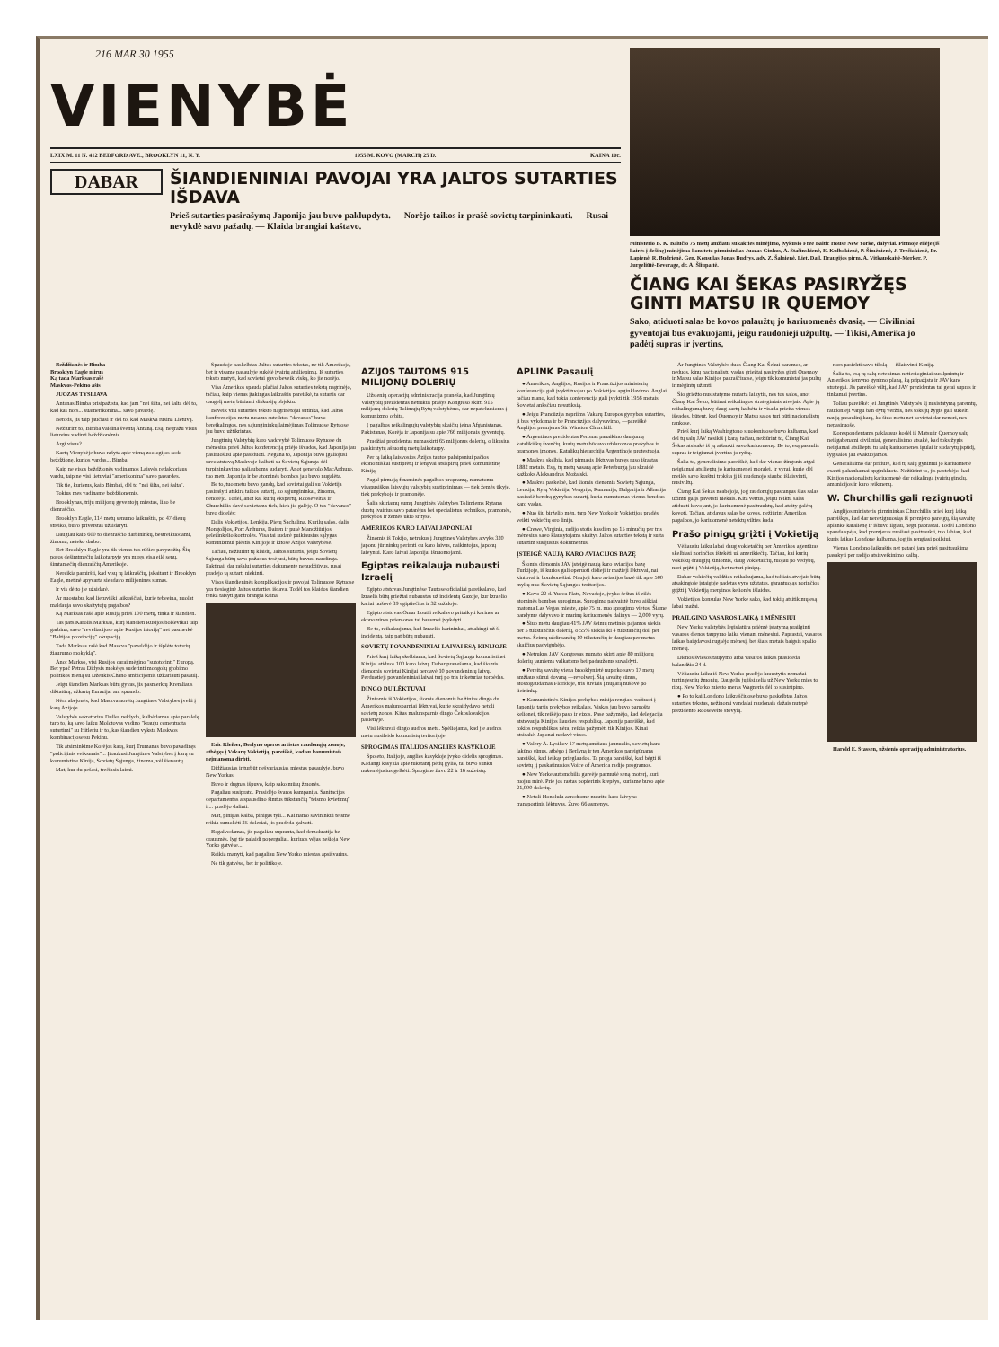216 MAR 30 1955
VIENYBĖ
LXIX M. 11 N. 412 BEDFORD AVE., BROOKLYN 11, N. Y. 1955 M. KOVO (MARCH) 25 D. KAINA 10c.
DABAR
ŠIANDIENINIAI PAVOJAI YRA JALTOS SUTARTIES IŠDAVA
Prieš sutarties pasirašymą Japonija jau buvo paklupdyta. — Norėjo taikos ir prašė sovietų tarpininkauti. — Rusai nevykdė savo pažadų. — Klaida brangiai kaštavo.
Ministerio B. K. Balučio 75 metų amžiaus sukakties minėjimo, įvykusio Free Baltic House New Yorke, dalyviai. Pirmoje eilėje (iš kairės į dešinę) minėjimo komiteto pirmininkas Juozas Ginkus, A. Stašinskienė, E. Kulbokienė, P. Šimėnienė, J. Trečiokienė, Pr. Lapienė, R. Budrienė, Gen. Konsulas Jonas Budrys, adv. Z. Šalnienė, Liet. Dail. Draugijos pirm. A. Vitkauskaitė-Merker, P. Jurgeliūtė-Beverage, dr. A. Šliupaitė.
ČIANG KAI ŠEKAS PASIRYŽĘS GINTI MATSU IR QUEMOY
Sako, atiduoti salas be kovos palaužtų jo kariuomenės dvasią. — Civiliniai gyventojai bus evakuojami, jeigu raudonieji užpultų. — Tikisi, Amerika jo padėtį supras ir įvertins.
Beždžionės ir Bimba
Brooklyn Eagle mirus
Ką tada Marksas rašė
Maskvos-Pekino ašis
JUOZAS TYSLIAVA
Antanas Bimba prisipažįsta, kad jam "nei šilta, nei šalta dėl to, kad kas nors... suamerikonina... savo pavardę."
Berods, jis taip jaučiasi ir dėl to, kad Maskva rusina Lietuvą.
Nežiūrint to, Bimba vaidina šventą Antaną. Esą, negražu visus lietuvius vadinti beždžionėmis...
Argi visus?
Kartą Vienybėje buvo rašyta apie vieną zoologijos sodo beždžionę, kurios vardas... Bimba.
Kaip ne visos beždžionės vadinamos Laisvės redaktoriaus vardu, taip ne visi lietuviai "amerikonina" savo pavardes.
Tik tie, kuriems, kaip Bimbai, dėl to "nei šilta, nei šalta".
Tokius mes vadiname beždžionėmis.
Brooklynas, trijų milijonų gyventojų miestas, liko be dienraščio.
Brooklyn Eagle, 114 metų senumo laikraštis, po 47 dienų streiko, buvo priverstas užsidaryti.
Daugiau kaip 600 to dienraščio darbininkų, bestreikuodami, žinoma, neteko darbo.
Bet Brooklyn Eagle yra tik vienas tos rūšies pavyzdžių. Šių poros dešimtmečių laikotarpyje yra miręs visa eilė senų, šimtamečių dienraščių Amerikoje.
Nereikia pamiršti, kad visų tų laikraščių, įskaitant ir Brooklyn Eagle, metinė apyvarta siekdavo milijonines sumas.
Ir vis dėlto jie užsidarė.
Ar nuostabu, kad lietuviški laikraščiai, kurie tebeeina, nuolat maldauja savo skaitytojų pagalbos?
Ką Marksas rašė apie Rusiją prieš 100 metų, tinka ir šiandien.
Tas pats Karolis Marksas, kurį šiandien Rusijos bolševikai taip garbina, savo "revėliacijose apie Rusijos istoriją" net pasmerkė "Baltijos provincijų" okupaciją.
Tada Marksas rašė kad Maskva "paveldėjo ir išplėtė totorių žiaurumo mokyklą".
Anot Markso, visi Rusijos carai mėgino "sutotorinti" Europą. Bet ypač Petras Didysis mokėjęs suderinti mongolų grobimo politikos meną su Dženkis Chano ambicijomis užkariauti pasaulį.
Jeigu šiandien Marksas būtų gyvas, jis pasmerktų Kremliaus diktatūrą, užkartą Eurazijai ant sprando.
Nėra abejonės, kad Maskva norėtų Jungtines Valstybes įvelti į karą Azijoje.
Valstybės sekretorius Dulles neklydo, kalbėdamas apie paralelę tarp to, ką savo laiku Molotovas vadino "krauju cementuota sutartimi" su Hitleriu ir to, kas šiandien vyksta Maskvos kombinacijose su Pekinu.
Tik atsiminkime Korėjos karą, kurį Trumanas buvo pavadinęs "policijinis veiksmais"... Įtraukusi Jungtines Valstybes į karą su komunistine Kinija, Sovietų Sąjunga, žinoma, vėl šienautų.
Mat, kur du pešasi, trečiasis laimi.
Spaudoje paskelbtas Jaltos sutarties tekstas, ne tik Amerikoje, bet ir visame pasaulyje sukėlė įvairių atsiliepimų. Iš sutarties teksto matyti, kad sovietai gavo beveik viską, ko jie norėjo.
Visa Amerikos spauda plačiai Jaltos sutarties tekstą nagrinėjo, tačiau, kaip vienas įtakingas laikraštis pareiškė, ta sutartis dar daugelį metų būsianti diskusijų objektu.
Beveik visi sutarties teksto nagrinėtojai sutinka, kad Jaltos konferencijos metu rusams suteiktos "dovanos" buvo bereikalingos, nes sąjungininkų laimėjimas Tolimuose Rytuose jau buvo užtikrintas.
Jungtinių Valstybių karo vadovybė Tolimuose Rytuose du mėnesius prieš Jaltos konferenciją priėjo išvados, kad Japonija jau pasiruošusi apie pasiduoti. Negana to, Japonija buvo įgaliojusi savo atstovą Maskvoje kalbėti su Sovietų Sąjunga dėl tarpininkavimo paliauboms sudaryti. Anot generolo MacArthuro, tuo metu Japonija ir be atominės bombos jau buvo nugalėta.
Be to, tuo metu buvo gandų, kad sovietai gali su Vokietija pasirašyti atskirą taikos sutartį, ko sąjungininkai, žinoma, nenorėjo. Todėl, anot kai kurių ekspertų, Rooseveltas ir Churchillis davė sovietams tiek, kiek jie galėję. O tos "dovanos" buvo didelės:
Dalis Vokietijos, Lenkija, Pietų Sachalina, Kurilų salos, dalis Mongolijos, Port Arthuras, Dairen ir pusė Mandžiūrijos geležinkelio kontrolės. Visa tai sudarė puikiausias sąlygas komunizmui plėstis Kinijoje ir kitose Azijos valstybėse.
Tačiau, nežiūrint tų klaidų, Jaltos sutartis, jeigu Sovietų Sąjunga būtų savo pažadus tesėjusi, būtų buvusi naudinga. Faktinai, dar rašalui sutarties dokumente nenudžiūvus, rusai pradėjo tą sutartį niekinti.
Visos šiandieninės komplikacijos ir pavojai Tolimuose Rytuose yra tiesioginė Jaltos sutarties išdava. Todėl tos klaidos šiandien tenka taisyti gana brangia kaina.
Eric Kleiber, Berlyno operos artistas raudonųjų zonoje, atbėgęs į Vakarų Vokietiją, pareiškė, kad su komunistais neįmanoma dirbti.
Didžiausias ir turbūt nešvariausias miestas pasaulyje, buvo New Yorkas.
Buvo ir dugnas išpuvo, kaip sako mūsų žmonės.
Pagaliau susiprato. Prasidėjo švaros kampanija. Sanitacijos departamentas atspausdino šimtus tūkstančių "teismo kvietimų" ir... pradėjo dalinti.
Mat, pinigas kalba, pinigas tyli... Kai namo savininkui teisme reikia sumokėti 25 doleriai, jis pradeda galvoti.
Begalvodamas, jis pagaliau supranta, kad demokratija be drausmės, lyg tie palaidi popergaliai, kuriuos vėjas nešioja New Yorko gatvėse...
Reikia manyti, kad pagaliau New Yorko miestas apsišvarins.
Ne tik gatvėse, bet ir politikoje.
AZIJOS TAUTOMS 915 MILIJONŲ DOLERIŲ
Užsienių operacijų administracija praneša, kad Jungtinių Valstybių prezidentas netrukus prašys Kongreso skirti 915 milijonų dolerių Tolimųjų Rytų valstybėms, dar nepatekusioms į komunizmo orbitą.
Į pagalbos reikalingųjų valstybių skaičių įeina Afganistanas, Pakistanas, Korėja ir Japonija su apie 766 milijonais gyventojų.
Pradžiai prezidentas numaskirti 65 milijonus dolerių, o likusius paskirstytų aštuonių metų laikotarpy.
Per tą laiką laisvosios Azijos tautos palaipsniui pačios ekonomiškai sustiprėtų ir lengvai atsispirtų prieš komunistinę Kiniją.
Pagal pirmąją finansinės pagalbos programą, numatoma visapusiškas laisvųjų valstybių sustiprinimas — tiek žemės ūkyje, tiek prekyboje ir pramonėje.
Šalia skiriamų sumų Jungtinės Valstybės Tolimiems Rytams duotų įvairius savo patarėjus bei specialistus technikos, pramonės, prekybos ir žemės ūkio srityse.
AMERIKOS KARO LAIVAI JAPONIJAI
Žinomis iš Tokijo, netrukus į Jungtines Valstybes atvyks 320 japonų jūrininkų perimti du karo laivus, naikintojus, japonų laivynui. Karo laivai Japonijai išnuomojami.
Egiptas reikalauja nubausti Izraelį
Egipto atstovas Jungtinėse Tautose oficialiai pareikalavo, kad Izraelis būtų griežtai nubaustas už incidentą Gazoje, kur Izraelio kariai nušovė 39 egiptiečius ir 32 sužalojo.
Egipto atstovas Omar Loutfi reikalavo pritaikyti karines ar ekonomines priemones tai bausmei įvykdyti.
Be to, reikalaujama, kad Izraelio karininkai, atsakingi už šį incidentą, taip pat būtų nubausti.
SOVIETŲ POVANDENINIAI LAIVAI ESĄ KINIJOJE
Prieš kurį laiką skelbiama, kad Sovietų Sąjunga komunistinei Kinijai atiduos 100 karo laivų. Dabar pranešama, kad šiomis dienomis sovietai Kinijai perdavė 10 povandeninių laivų. Perduotieji povandeniniai laivai turį po tris ir keturias torpėdas.
DINGO DU LĖKTUVAI
Žiniomis iš Vokietijos, šiomis dienomis be žinios dingo du Amerikos malunsparniai lėktuvai, kurie skraidydavo netoli sovietų zonos. Kitas malunsparnis dingo Čekoslovakijos pasienyje.
Visi lėktuvai dingo audros metu. Spėliojama, kad jie audros metu nusileido komunistų teritorijoje.
SPROGIMAS ITALIJOS ANGLIES KASYKLOJE
Spoleto, Italijoje, anglies kasykloje įvyko didelis sprogimas. Kadangi kasykla apie tūkstantį pėdų gylio, tai buvo sunku nukentėjusius gelbėti. Sprogime žuvo 22 ir 16 sužeistų.
APLINK Pasaulį
● Amerikos, Anglijos, Rusijos ir Prancūzijos ministerių konferencija gali įvykti tuojau po Vokietijos apginklavimo. Anglai tačiau mano, kad tokia konferencija gali įvykti tik 1956 metais. Sovietai anksčiau nesutiksią.
● Jeigu Prancūzija nepriims Vakarų Europos gynybos sutarties, ji bus vykdoma ir be Prancūzijos dalyvavimo, —pareiškė Anglijos premjeras Sir Winston Churchill.
● Argentinos prezidentas Peronas panaikino daugumą katalikiškų švenčių, kurių metu būdavo uždaromos prekybos ir pramonės įmonės. Katalikų hierarchija Argentinoje protestuoja.
● Maskva skelbia, kad pirmasis lėktuvas buvęs ruso išrastas 1882 metais. Esą, tų metų vasarą apie Peterburgą jau skraidė kažkoks Aleksandras Možaiski.
● Maskva paskelbė, kad šiomis dienomis Sovietų Sąjunga, Lenkija, Rytų Vokietija, Vengrija, Rumunija, Bulgarija ir Albanija pasirašė bendrą gynybos sutartį, kuria numatomas vienas bendras karo vadas.
● Nuo šių birželio mėn. tarp New Yorko ir Vokietijos pradės veikti vokiečių oro linija.
● Crewe, Virginia, radijo stotis kasdien po 15 minučių per tris mėnesius savo klausytojams skaitys Jaltos sutarties tekstą ir su ta sutartim susijusius dokumentus.
ĮSTEIGĖ NAUJĄ KARO AVIACIJOS BAZĘ
Šiomis dienomis JAV įsteigė naują karo aviacijos bazę Turkijoje, iš kurios gali operuoti didieji ir mažieji lėktuvai, nai kintuvai ir bombonešiai. Naujoji karo aviacijos bazė tik apie 500 mylių nuo Sovietų Sąjungos teritorijos.
● Kovo 22 d. Yucca Flats, Nevadoje, įvyko šeštas iš eilės atominės bombos sprogimas. Sprogimo pašvaistė buvo aiškiai matoma Las Vegas mieste, apie 75 m. nuo sprogimo vietos. Šiame bandyme dalyvavo ir marinų kariuomenės dalinys — 2,000 vyrų.
● Šiuo metu daugiau 41% JAV šeimų metinės pajamos siekia per 5 tūkstančius dolerių, o 55% siekia iki 4 tūkstančių dol. per metus. Šeimų uždirbančių 10 tūkstančių ir daugiau per metus skaičius padvigubėjo.
● Netrukus JAV Kongresas numato skirti apie 80 milijonų dolerių jauniems valkatoms bei padaužoms suvaldyti.
● Pereitą savaitę viena brooklynietė nupirko savo 17 metų amžiaus sūnui dovaną —revolverį. Šią savaitę sūnus, atostogaudamas Floridoje, tris šūviais į nugarą nušovė po licininką.
● Komunistinės Kinijos prekybos misija rengiasi važiuoti į Japoniją tartis prekybos reikalais. Viskas jau buvo paruošta kelionei, tik reikėjo paso ir vizos. Pase pažymėjo, kad delegacija atstovauja Kinijos liaudies respubliką. Japonija pareiškė, kad tokios respublikos nėra, reikia pažymėti tik Kinijos. Kinai atsisakė. Japonai nedavė vizos.
● Valery A. Lysikov 17 metų amžiaus jaunuolis, sovietų karo lakūno sūnus, atbėgo į Berlyną ir ten Amerikos pareigūnams pareiškė, kad ieškąs prieglaudos. Ta proga pareiškė, kad bėgti iš sovietų jį paskatinusios Voice of America radijo programos.
● New Yorke automobilis gatvėje parmušė seną moterį, kuri tuojau mirė. Prie jos rastas popierinis krepšys, kuriame buvo apie 21,000 dolerių.
● Netoli Honolulu aerodrome nukrito karo laivyno transportinis lėktuvas. Žuvo 66 asmenys.
Ar Jungtinės Valstybės duos Čiang Kai Šekui paramos, ar neduos, kinų nacionalistų vadas griežtai pasiryžęs ginti Quemoy ir Matsu salas Kinijos pakraščiuose, jeigu tik komunistai jas pultų ir mėgintų užimti.
Šio griežto nusistatymo nutarta laikytis, nes tos salos, anot Čiang Kai Šeko, būtinai reikalingos strateginiais atvejais. Apie jų reikalingumą buvę daug kartų kalbėta ir visada prieita vienos išvados, būtent, kad Quemoy ir Matsu salos turi būti nacionalistų rankose.
Prieš kurį laiką Washingtono sluoksniuose buvo kalbama, kad dėl tų salų JAV nesikiš į karą, tačiau, nežiūrint to, Čiang Kai Šekas atsisakė iš jų atšaukti savo kariuomenę. Be to, esą pasaulis supras ir teigiamai įvertins jo ryžtą.
Šalia to, generalisimo pareiškė, kad dar vienas žingsnis atgal neigiamai atsilieptų jo kariuomenei moralei, ir vyrai, kurie dėl meilės savo kraštui trokšta jį iš raudonojo siaubo išlaisvinti, nusiviltų.
Čiang Kai Šekas neabejoja, jog raudonųjų pastangas šias salas užimti galįs paversti niekais. Kita vertus, jeigu reiktų salas atiduoti kovojant, jo kariuomenė pasitrauktų, kad ateity galėtų kovoti. Tačiau, atidavus salas be kovos, nežiūrint Amerikos pagalbos, jo kariuomenė netektų vilties kada
Prašo pinigų grįžti į Vokietiją
Vėliausiu laiku labai daug vokietaičių per Amerikos agentūras skelbiasi norinčios ištekėti už amerikiečių. Tačiau, kai kurių vokiškų draugijų žiniomis, daug vokietaičių, tuojau po vedybų, nori grįžti į Vokietiją, bet neturi pinigų.
Dabar vokiečių valdžios reikalaujama, kad tokiais atvejais būtų atsakingoje įstaigoje padėtas vyro užstatas, garantuojąs norinčios grįžti į Vokietiją merginos kelionės išlaidas.
Vokietijos konsulas New Yorke sako, kad tokių atsitikimų esą labai mažai.
PRAILGINO VASAROS LAIKĄ 1 MĖNESIUI
New Yorko valstybės legislatūra priėmė įstatymą prailginti vasaros dienos taupymo laiką vienam mėnesiui. Paprastai, vasaros laikas baigdavosi rugsėjo mėnesį, bet šiais metais baigsis spalio mėnesį.
Dienos šviesos taupymo arba vasaros laikas prasideda balandžio 24 d.
Vėliausiu laiku iš New Yorko pradėjo kraustytis nemažai turtingesnių žmonių. Daugelis jų išsikelia už New Yorko mies to ribų. New Yorko miesto meras Wagneris dėl to susirūpino.
● Po to kai Londono laikraščiuose buvo paskelbtas Jaltos sutarties tekstas, nežinomi vandalai raudonais dažais nutepė prezidento Roosevelto stovylą.
nors pasiekti savo tikslą — išlaisvinti Kiniją.
Šalia to, esą tų salų netekimas netiesioginiai susilpnintų ir Amerikos žemyno gynimo planą, ką pripažįsta ir JAV karo strategai. Jis pareiškė viltį, kad JAV prezidentas tai gerai supras ir tinkamai įvertins.
Toliau pareiškė: jei Jungtinės Valstybės šį nusistatymą paremtų, raudonieji vargu ban dytų veržtis, nes toks jų žygis gali sukelti naują pasaulinį karą, ko šiuo metu net sovietai dar nenori, nes nepasiruošę.
Korespondentams paklausus kodėl iš Matsu ir Quemoy salų neišgabenami civiliniai, generalisimo atsakė, kad toks žygis neigiamai atsilieptų tu salų kariuomenės igulai ir sudarytų įspūdį, lyg salos jau evakuojamos.
Generalisimo dar pridūrė, kad tų salų gynimui jo kariuomenė esanti pakankamai apginkluota. Nežiūrint to, jis pastebėjo, kad Kinijos nacionalistų kariuomenė dar reikalinga įvairių ginklų, amunicijos ir karo reikmenų.
W. Churchillis gali rezignuoti
Anglijos ministeris pirmininkas Churchillis prieš kurį laiką pareiškęs, kad dar nerezignuosiąs iš premjero pareigų, šią savaitę aplankė karalienę ir išbuvo ilgiau, negu paprastai. Todėl Londono spauda spėja, kad premjeras ruošiasi pasitraukti, tuo labiau, kad kuris laikas Londone kalbama, jog jis rengiasi poilsiui.
Vienas Londono laikraštis net patarė jam prieš pasitraukimą pasakyti per radijo atsisveikinimo kalbą.
Harold E. Stassen, užsienio operacijų administratorius.